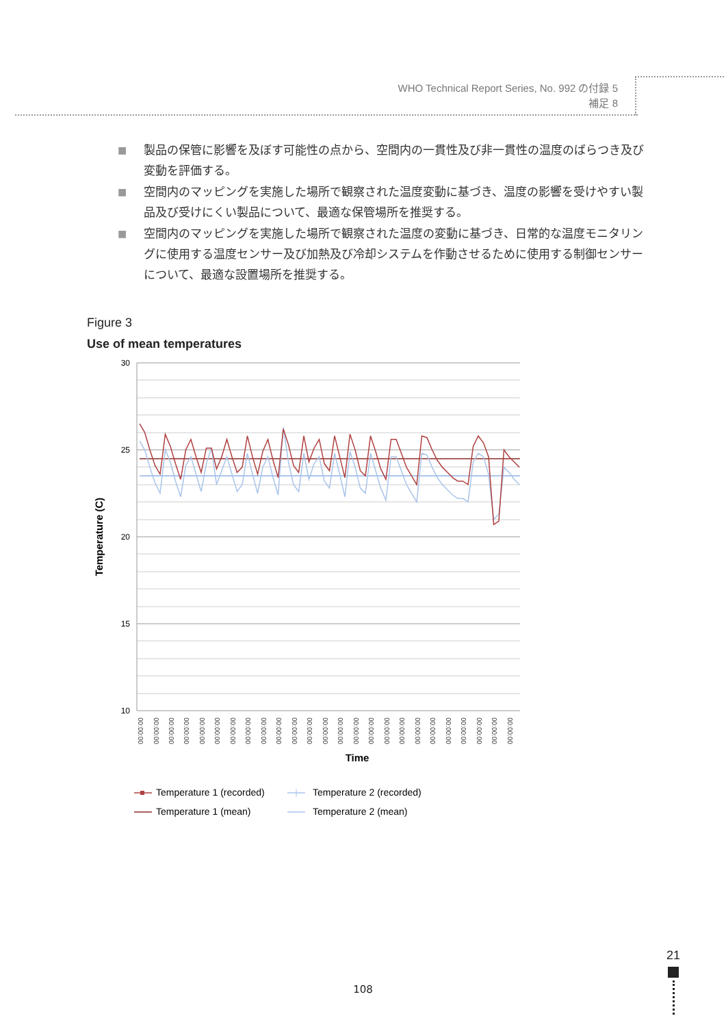WHO Technical Report Series, No. 992 の付録 5
補足 8
■ 製品の保管に影響を及ぼす可能性の点から、空間内の一貫性及び非一貫性の温度のばらつき及び変動を評価する。
■ 空間内のマッピングを実施した場所で観察された温度変動に基づき、温度の影響を受けやすい製品及び受けにくい製品について、最適な保管場所を推奨する。
■ 空間内のマッピングを実施した場所で観察された温度の変動に基づき、日常的な温度モニタリングに使用する温度センサー及び加熱及び冷却システムを作動させるために使用する制御センサーについて、最適な設置場所を推奨する。
Figure 3
Use of mean temperatures
30
25
20
15
10
Temperature (C)
00:00:00
00:00:00
00:00:00
00:00:00
00:00:00
00:00:00
00:00:00
00:00:00
00:00:00
00:00:00
00:00:00
00:00:00
00:00:00
00:00:00
00:00:00
00:00:00
00:00:00
00:00:00
00:00:00
00:00:00
00:00:00
00:00:00
00:00:00
00:00:00
00:00:00
Time
Temperature 1 (recorded)
Temperature 2 (recorded)
Temperature 1 (mean)
Temperature 2 (mean)
21
108